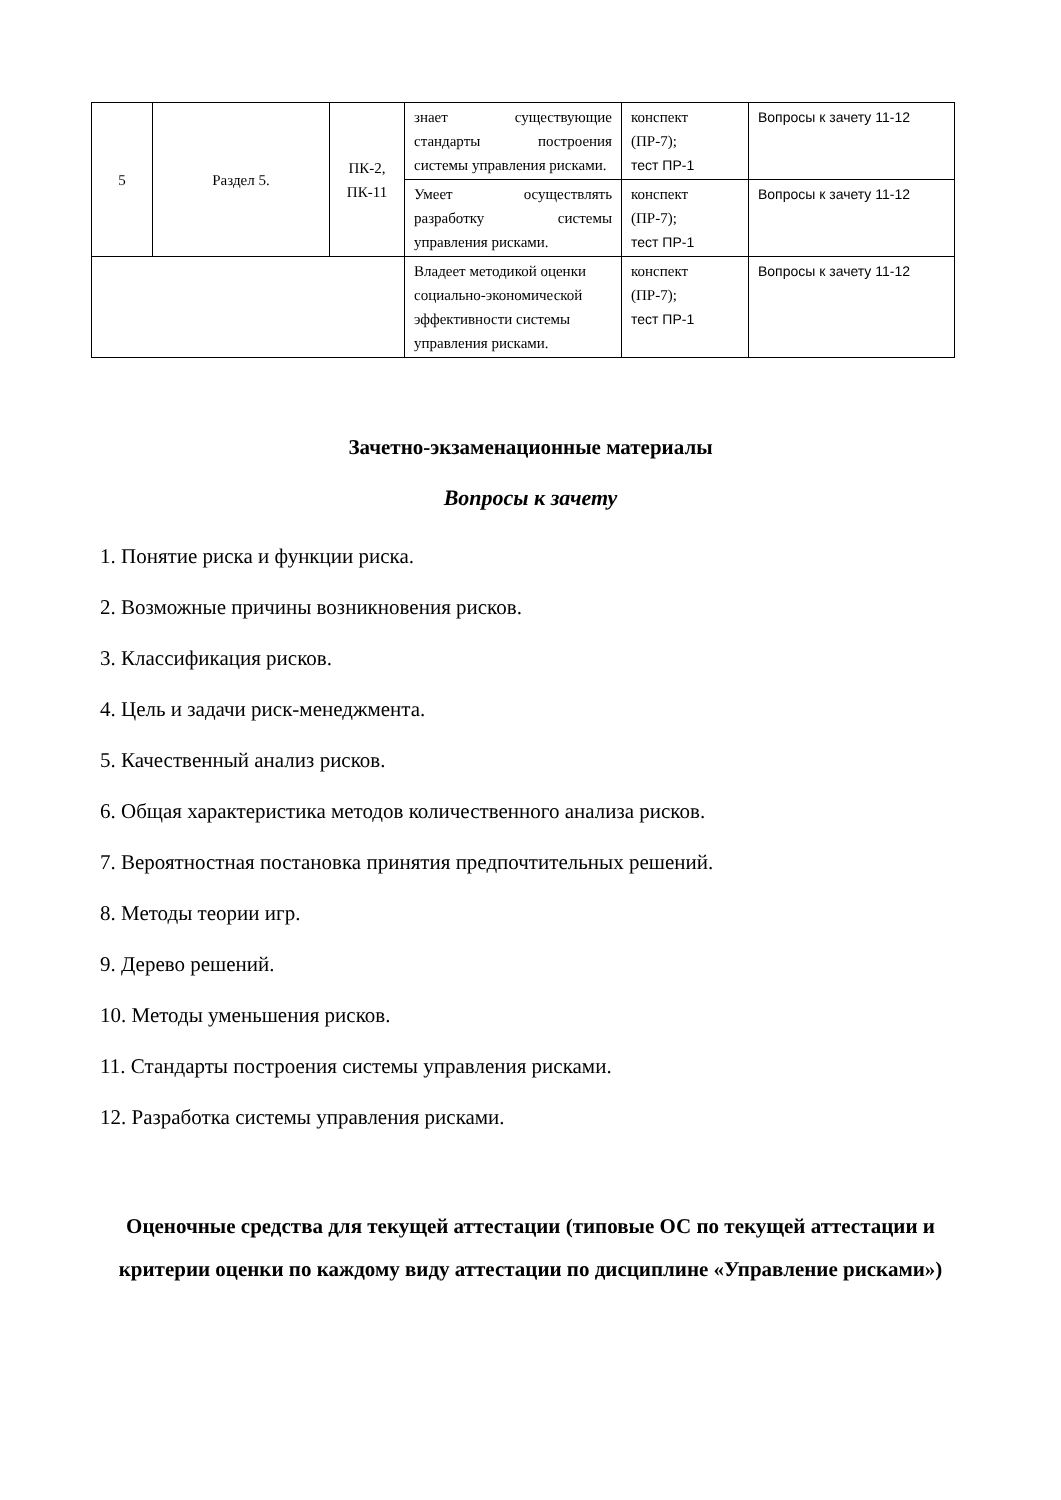| 5 | Раздел 5. | ПК-2, ПК-11 | знает существующие стандарты построения системы управления рисками. | конспект (ПР-7); тест ПР-1 | Вопросы к зачету 11-12 |
| | | | Умеет осуществлять разработку системы управления рисками. | конспект (ПР-7); тест ПР-1 | Вопросы к зачету 11-12 |
| | | | Владеет методикой оценки социально-экономической эффективности системы управления рисками. | конспект (ПР-7); тест ПР-1 | Вопросы к зачету 11-12 |
Зачетно-экзаменационные материалы
Вопросы к зачету
1. Понятие риска и функции риска.
2. Возможные причины возникновения рисков.
3. Классификация рисков.
4. Цель и задачи риск-менеджмента.
5. Качественный анализ рисков.
6. Общая характеристика методов количественного анализа рисков.
7. Вероятностная постановка принятия предпочтительных решений.
8. Методы теории игр.
9. Дерево решений.
10. Методы уменьшения рисков.
11. Стандарты построения системы управления рисками.
12. Разработка системы управления рисками.
Оценочные средства для текущей аттестации (типовые ОС по текущей аттестации и критерии оценки по каждому виду аттестации по дисциплине «Управление рисками»)